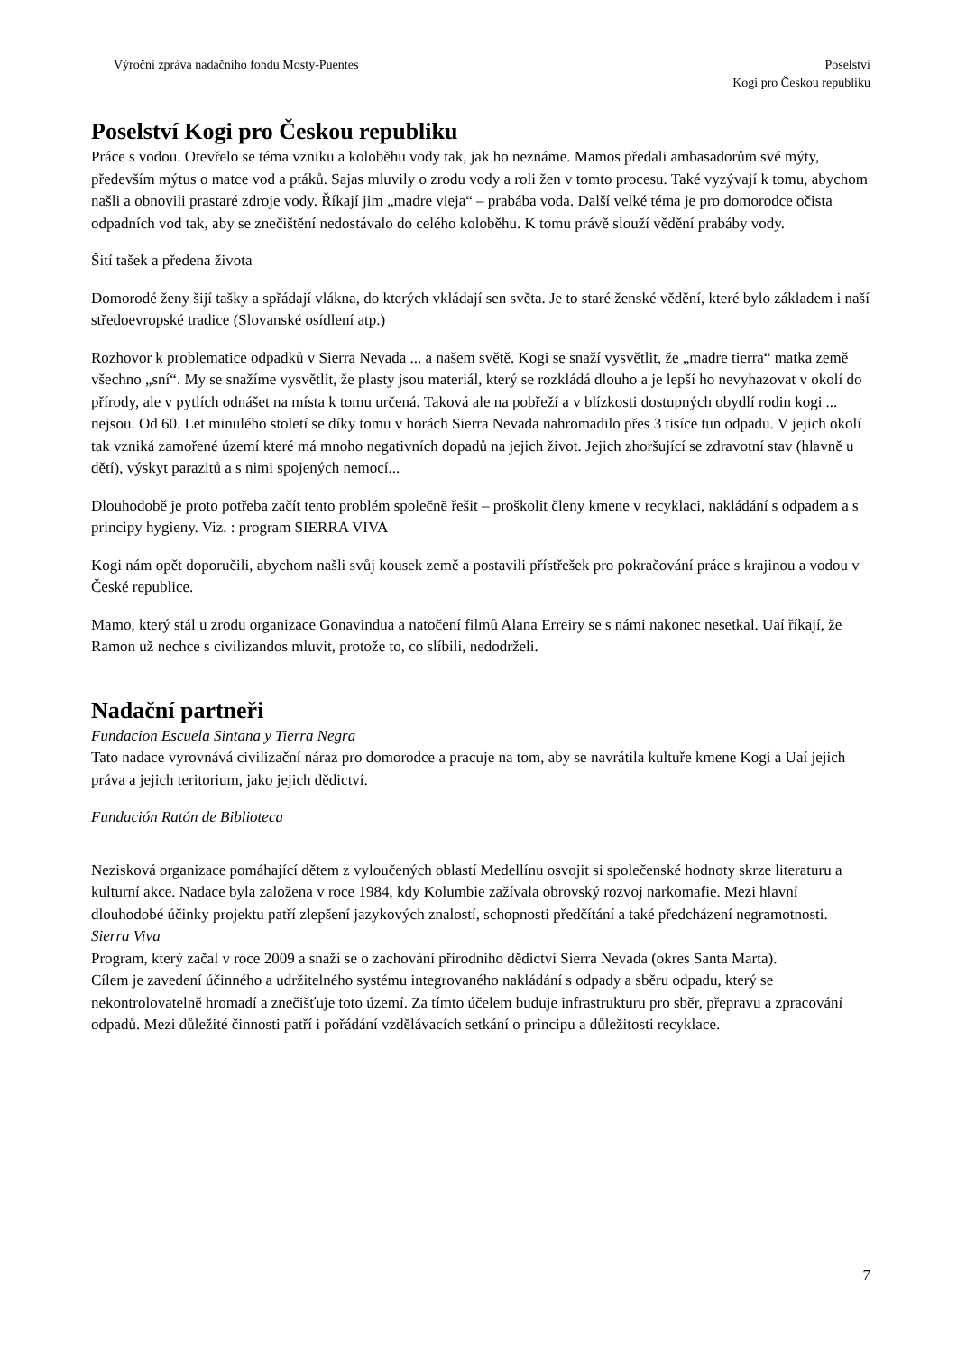Výroční zpráva nadačního fondu Mosty-Puentes
Poselství
Kogi pro Českou republiku
Poselství Kogi pro Českou republiku
Práce s vodou. Otevřelo se téma vzniku a koloběhu vody tak, jak ho neznáme. Mamos předali ambasadorům své mýty, především mýtus o matce vod a ptáků. Sajas mluvily o zrodu vody a roli žen v tomto procesu. Také vyzývají k tomu, abychom našli a obnovili prastaré zdroje vody. Říkají jim „madre vieja“ – prabába voda. Další velké téma je pro domorodce očista odpadních vod tak, aby se znečištění nedostávalo do celého koloběhu. K tomu právě slouží vědění prabáby vody.
Šití tašek a předena života
Domorodé ženy šijí tašky a spřádají vlákna, do kterých vkládají sen světa. Je to staré ženské vědění, které bylo základem i naší středoevropské tradice (Slovanské osídlení atp.)
Rozhovor k problematice odpadků v Sierra Nevada ... a našem světě. Kogi se snaží vysvětlit, že „madre tierra“ matka země všechno „sní“. My se snažíme vysvětlit, že plasty jsou materiál, který se rozkládá dlouho a je lepší ho nevyhazovat v okolí do přírody, ale v pytlích odnášet na místa k tomu určená. Taková ale na pobřeží a v blízkosti dostupných obydlí rodin kogi ... nejsou. Od 60. Let minulého století se díky tomu v horách Sierra Nevada nahromadilo přes 3 tisíce tun odpadu. V jejich okolí tak vzniká zamořené území které má mnoho negativních dopadů na jejich život. Jejich zhoršující se zdravotní stav (hlavně u dětí), výskyt parazitů a s nimi spojených nemocí...
Dlouhodobě je proto potřeba začít tento problém společně řešit – proškolit členy kmene v recyklaci, nakládání s odpadem a s principy hygieny. Viz. : program SIERRA VIVA
Kogi nám opět doporučili, abychom našli svůj kousek země a postavili přístřešek pro pokračování práce s krajinou a vodou v České republice.
Mamo, který stál u zrodu organizace Gonavindua a natočení filmů Alana Erreiry se s námi nakonec nesetkal. Uaí říkají, že Ramon už nechce s civilizandos mluvit, protože to, co slíbili, nedodrželi.
Nadační partneři
Fundacion Escuela Sintana y Tierra Negra
Tato nadace vyrovnává civilizační náraz pro domorodce a pracuje na tom, aby se navrátila kultuře kmene Kogi a Uaí jejich práva a jejich teritorium, jako jejich dědictví.
Fundación Ratón de Biblioteca
Nezisková organizace pomáhající dětem z vyloučených oblastí Medellínu osvojit si společenské hodnoty skrze literaturu a kulturní akce. Nadace byla založena v roce 1984, kdy Kolumbie zažívala obrovský rozvoj narkomafie. Mezi hlavní dlouhodobé účinky projektu patří zlepšení jazykových znalostí, schopnosti předčítání a také předcházení negramotnosti.
Sierra Viva
Program, který začal v roce 2009 a snaží se o zachování přírodního dědictví Sierra Nevada (okres Santa Marta).
Cílem je zavedení účinného a udržitelného systému integrovaného nakládání s odpady a sběru odpadu, který se nekontrolovatelně hromadí a znečišťuje toto území. Za tímto účelem buduje infrastrukturu pro sběr, přepravu a zpracování odpadů. Mezi důležité činnosti patří i pořádání vzdělávacích setkání o principu a důležitosti recyklace.
7